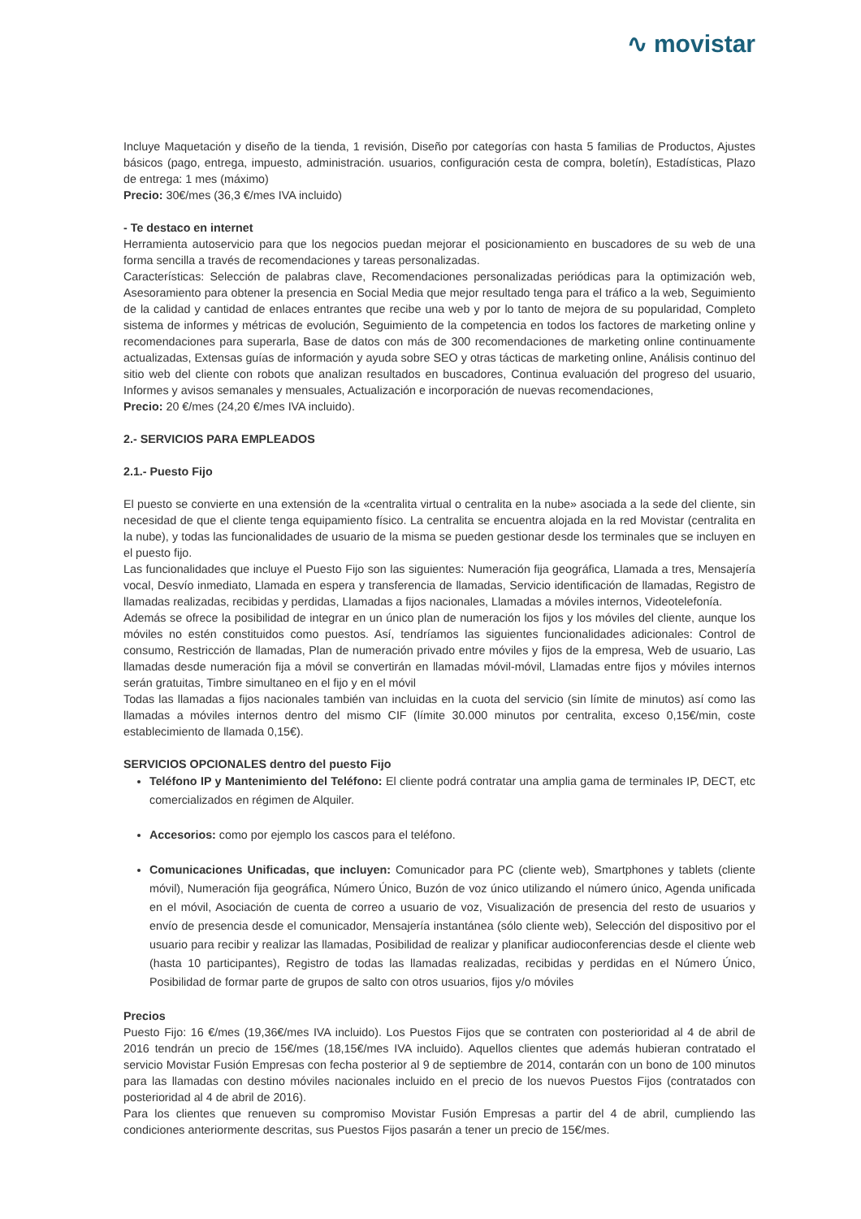∿ movistar
Incluye Maquetación y diseño de la tienda, 1 revisión, Diseño por categorías con hasta 5 familias de Productos, Ajustes básicos (pago, entrega, impuesto, administración. usuarios, configuración cesta de compra, boletín), Estadísticas, Plazo de entrega: 1 mes (máximo)
Precio: 30€/mes (36,3 €/mes IVA incluido)
- Te destaco en internet
Herramienta autoservicio para que los negocios puedan mejorar el posicionamiento en buscadores de su web de una forma sencilla a través de recomendaciones y tareas personalizadas.
Características: Selección de palabras clave, Recomendaciones personalizadas periódicas para la optimización web, Asesoramiento para obtener la presencia en Social Media que mejor resultado tenga para el tráfico a la web, Seguimiento de la calidad y cantidad de enlaces entrantes que recibe una web y por lo tanto de mejora de su popularidad, Completo sistema de informes y métricas de evolución, Seguimiento de la competencia en todos los factores de marketing online y recomendaciones para superarla, Base de datos con más de 300 recomendaciones de marketing online continuamente actualizadas, Extensas guías de información y ayuda sobre SEO y otras tácticas de marketing online, Análisis continuo del sitio web del cliente con robots que analizan resultados en buscadores, Continua evaluación del progreso del usuario, Informes y avisos semanales y mensuales, Actualización e incorporación de nuevas recomendaciones,
Precio: 20 €/mes (24,20 €/mes IVA incluido).
2.- SERVICIOS PARA EMPLEADOS
2.1.- Puesto Fijo
El puesto se convierte en una extensión de la «centralita virtual o centralita en la nube» asociada a la sede del cliente, sin necesidad de que el cliente tenga equipamiento físico. La centralita se encuentra alojada en la red Movistar (centralita en la nube), y todas las funcionalidades de usuario de la misma se pueden gestionar desde los terminales que se incluyen en el puesto fijo.
Las funcionalidades que incluye el Puesto Fijo son las siguientes: Numeración fija geográfica, Llamada a tres, Mensajería vocal, Desvío inmediato, Llamada en espera y transferencia de llamadas, Servicio identificación de llamadas, Registro de llamadas realizadas, recibidas y perdidas, Llamadas a fijos nacionales, Llamadas a móviles internos, Videotelefonía.
Además se ofrece la posibilidad de integrar en un único plan de numeración los fijos y los móviles del cliente, aunque los móviles no estén constituidos como puestos. Así, tendríamos las siguientes funcionalidades adicionales: Control de consumo, Restricción de llamadas, Plan de numeración privado entre móviles y fijos de la empresa, Web de usuario, Las llamadas desde numeración fija a móvil se convertirán en llamadas móvil-móvil, Llamadas entre fijos y móviles internos serán gratuitas, Timbre simultaneo en el fijo y en el móvil
Todas las llamadas a fijos nacionales también van incluidas en la cuota del servicio (sin límite de minutos) así como las llamadas a móviles internos dentro del mismo CIF (límite 30.000 minutos por centralita, exceso 0,15€/min, coste establecimiento de llamada 0,15€).
SERVICIOS OPCIONALES dentro del puesto Fijo
Teléfono IP y Mantenimiento del Teléfono: El cliente podrá contratar una amplia gama de terminales IP, DECT, etc comercializados en régimen de Alquiler.
Accesorios: como por ejemplo los cascos para el teléfono.
Comunicaciones Unificadas, que incluyen: Comunicador para PC (cliente web), Smartphones y tablets (cliente móvil), Numeración fija geográfica, Número Único, Buzón de voz único utilizando el número único, Agenda unificada en el móvil, Asociación de cuenta de correo a usuario de voz, Visualización de presencia del resto de usuarios y envío de presencia desde el comunicador, Mensajería instantánea (sólo cliente web), Selección del dispositivo por el usuario para recibir y realizar las llamadas, Posibilidad de realizar y planificar audioconferencias desde el cliente web (hasta 10 participantes), Registro de todas las llamadas realizadas, recibidas y perdidas en el Número Único, Posibilidad de formar parte de grupos de salto con otros usuarios, fijos y/o móviles
Precios
Puesto Fijo: 16 €/mes (19,36€/mes IVA incluido). Los Puestos Fijos que se contraten con posterioridad al 4 de abril de 2016 tendrán un precio de 15€/mes (18,15€/mes IVA incluido). Aquellos clientes que además hubieran contratado el servicio Movistar Fusión Empresas con fecha posterior al 9 de septiembre de 2014, contarán con un bono de 100 minutos para las llamadas con destino móviles nacionales incluido en el precio de los nuevos Puestos Fijos (contratados con posterioridad al 4 de abril de 2016).
Para los clientes que renueven su compromiso Movistar Fusión Empresas a partir del 4 de abril, cumpliendo las condiciones anteriormente descritas, sus Puestos Fijos pasarán a tener un precio de 15€/mes.